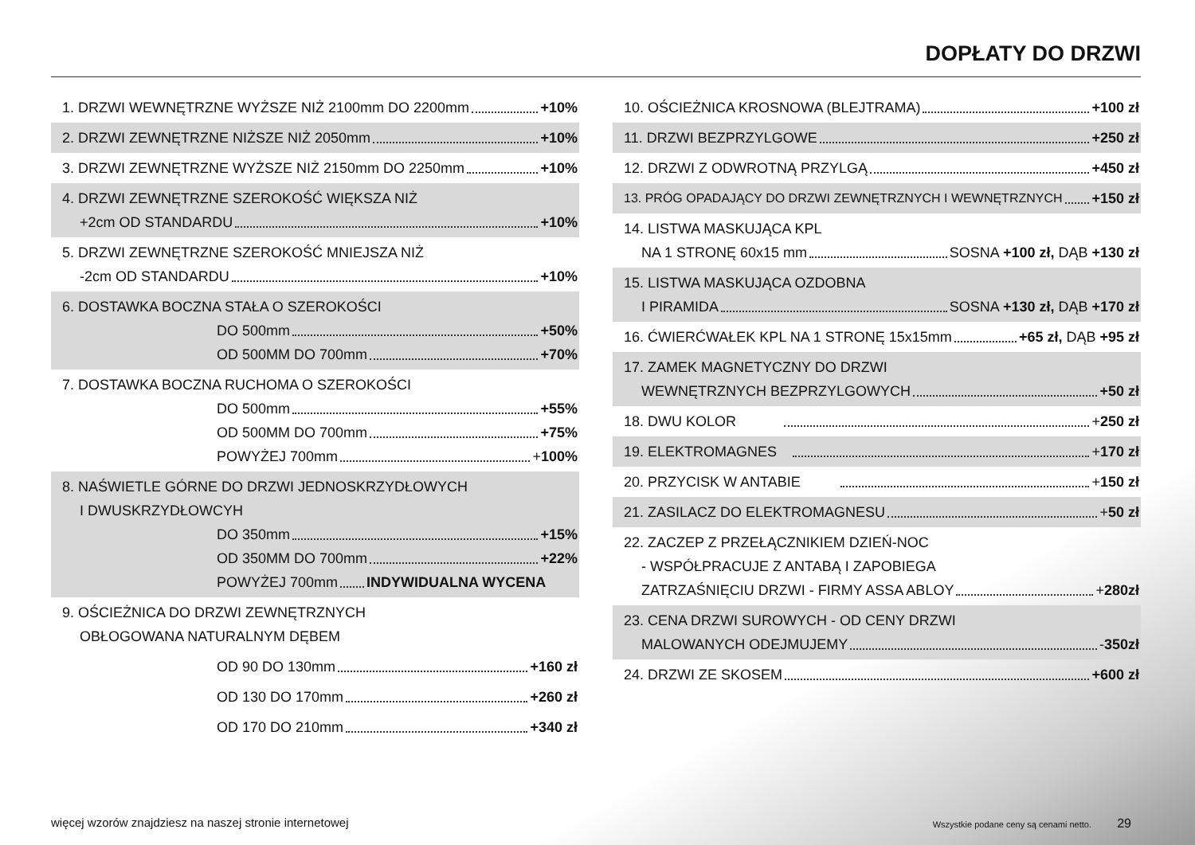DOPŁATY DO DRZWI
1. DRZWI WEWNĘTRZNE WYŻSZE NIŻ 2100mm DO 2200mm +10%
2. DRZWI ZEWNĘTRZNE NIŻSZE NIŻ 2050mm +10%
3. DRZWI ZEWNĘTRZNE WYŻSZE NIŻ 2150mm DO 2250mm +10%
4. DRZWI ZEWNĘTRZNE SZEROKOŚĆ WIĘKSZA NIŻ
+2cm OD STANDARDU +10%
5. DRZWI ZEWNĘTRZNE SZEROKOŚĆ MNIEJSZA NIŻ
-2cm OD STANDARDU +10%
6. DOSTAWKA BOCZNA STAŁA O SZEROKOŚCI
DO 500mm +50%
OD 500MM DO 700mm +70%
7. DOSTAWKA BOCZNA RUCHOMA O SZEROKOŚCI
DO 500mm +55%
OD 500MM DO 700mm +75%
POWYŻEJ 700mm +100%
8. NAŚWIETLE GÓRNE DO DRZWI JEDNOSKRZYDŁOWYCH
I DWUSKRZYDŁOWCYH
DO 350mm +15%
OD 350MM DO 700mm +22%
POWYŻEJ 700mm INDYWIDUALNA WYCENA
9. OŚCIEŻNICA DO DRZWI ZEWNĘTRZNYCH
OBŁOGOWANA NATURALNYM DĘBEM
OD 90 DO 130mm +160 zł
OD 130 DO 170mm +260 zł
OD 170 DO 210mm +340 zł
10. OŚCIEŻNICA KROSNOWA (BLEJTRAMA) +100 zł
11. DRZWI BEZPRZYLGOWE +250 zł
12. DRZWI Z ODWROTNĄ PRZYLGĄ +450 zł
13. PRÓG OPADAJĄCY DO DRZWI ZEWNĘTRZNYCH I WEWNĘTRZNYCH +150 zł
14. LISTWA MASKUJĄCA KPL
NA 1 STRONĘ 60x15 mm SOSNA +100 zł, DĄB +130 zł
15. LISTWA MASKUJĄCA OZDOBNA
I PIRAMIDA SOSNA +130 zł, DĄB +170 zł
16. ĆWIERĆWAŁEK KPL NA 1 STRONĘ 15x15mm +65 zł, DĄB +95 zł
17. ZAMEK MAGNETYCZNY DO DRZWI
WEWNĘTRZNYCH BEZPRZYLGOWYCH +50 zł
18. DWU KOLOR +250 zł
19. ELEKTROMAGNES +170 zł
20. PRZYCISK W ANTABIE +150 zł
21. ZASILACZ DO ELEKTROMAGNESU +50 zł
22. ZACZEP Z PRZEŁĄCZNIKIEM DZIEŃ-NOC
- WSPÓŁPRACUJE Z ANTABĄ I ZAPOBIEGA
ZATRZAŚNIĘCIU DRZWI - FIRMY ASSA ABLOY +280zł
23. CENA DRZWI SUROWYCH - OD CENY DRZWI
MALOWANYCH ODEJMUJEMY -350zł
24. DRZWI ZE SKOSEM +600 zł
więcej wzorów znajdziesz na naszej stronie internetowej
Wszystkie podane ceny są cenami netto.
29